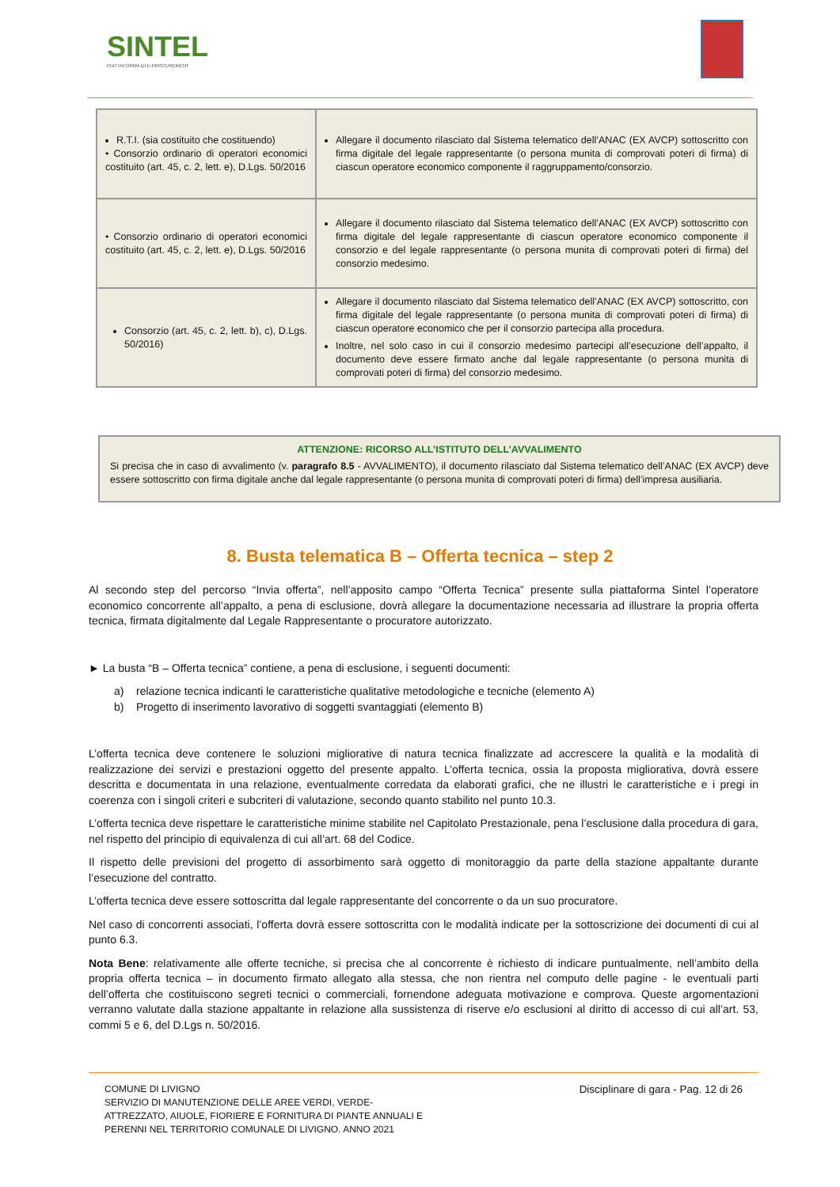SINTEL
PIATTAFORMA DI E-PROCUREMENT
| R.T.I. (sia costituito che costituendo) • Consorzio ordinario di operatori economici costituito (art. 45, c. 2, lett. e), D.Lgs. 50/2016 | Allegare il documento rilasciato dal Sistema telematico dell’ANAC (EX AVCP) sottoscritto con firma digitale del legale rappresentante (o persona munita di comprovati poteri di firma) di ciascun operatore economico componente il raggruppamento/consorzio. |
| • Consorzio ordinario di operatori economici costituito (art. 45, c. 2, lett. e), D.Lgs. 50/2016 | Allegare il documento rilasciato dal Sistema telematico dell’ANAC (EX AVCP) sottoscritto con firma digitale del legale rappresentante di ciascun operatore economico componente il consorzio e del legale rappresentante (o persona munita di comprovati poteri di firma) del consorzio medesimo. |
| Consorzio (art. 45, c. 2, lett. b), c), D.Lgs. 50/2016) | Allegare il documento rilasciato dal Sistema telematico dell’ANAC (EX AVCP) sottoscritto, con firma digitale del legale rappresentante (o persona munita di comprovati poteri di firma) di ciascun operatore economico che per il consorzio partecipa alla procedura. Inoltre, nel solo caso in cui il consorzio medesimo partecipi all’esecuzione dell’appalto, il documento deve essere firmato anche dal legale rappresentante (o persona munita di comprovati poteri di firma) del consorzio medesimo. |
ATTENZIONE: RICORSO ALL’ISTITUTO DELL’AVVALIMENTO
Si precisa che in caso di avvalimento (v. paragrafo 8.5 - AVVALIMENTO), il documento rilasciato dal Sistema telematico dell’ANAC (EX AVCP) deve essere sottoscritto con firma digitale anche dal legale rappresentante (o persona munita di comprovati poteri di firma) dell’impresa ausiliaria.
8. Busta telematica B – Offerta tecnica – step 2
Al secondo step del percorso “Invia offerta”, nell’apposito campo “Offerta Tecnica” presente sulla piattaforma Sintel l’operatore economico concorrente all’appalto, a pena di esclusione, dovrà allegare la documentazione necessaria ad illustrare la propria offerta tecnica, firmata digitalmente dal Legale Rappresentante o procuratore autorizzato.
► La busta “B – Offerta tecnica” contiene, a pena di esclusione, i seguenti documenti:
a) relazione tecnica indicanti le caratteristiche qualitative metodologiche e tecniche (elemento A)
b) Progetto di inserimento lavorativo di soggetti svantaggiati (elemento B)
L’offerta tecnica deve contenere le soluzioni migliorative di natura tecnica finalizzate ad accrescere la qualità e la modalità di realizzazione dei servizi e prestazioni oggetto del presente appalto. L’offerta tecnica, ossia la proposta migliorativa, dovrà essere descritta e documentata in una relazione, eventualmente corredata da elaborati grafici, che ne illustri le caratteristiche e i pregi in coerenza con i singoli criteri e subcriteri di valutazione, secondo quanto stabilito nel punto 10.3.
L’offerta tecnica deve rispettare le caratteristiche minime stabilite nel Capitolato Prestazionale, pena l’esclusione dalla procedura di gara, nel rispetto del principio di equivalenza di cui all’art. 68 del Codice.
Il rispetto delle previsioni del progetto di assorbimento sarà oggetto di monitoraggio da parte della stazione appaltante durante l’esecuzione del contratto.
L’offerta tecnica deve essere sottoscritta dal legale rappresentante del concorrente o da un suo procuratore.
Nel caso di concorrenti associati, l’offerta dovrà essere sottoscritta con le modalità indicate per la sottoscrizione dei documenti di cui al punto 6.3.
Nota Bene: relativamente alle offerte tecniche, si precisa che al concorrente è richiesto di indicare puntualmente, nell’ambito della propria offerta tecnica – in documento firmato allegato alla stessa, che non rientra nel computo delle pagine - le eventuali parti dell’offerta che costituiscono segreti tecnici o commerciali, fornendone adeguata motivazione e comprova. Queste argomentazioni verranno valutate dalla stazione appaltante in relazione alla sussistenza di riserve e/o esclusioni al diritto di accesso di cui all’art. 53, commi 5 e 6, del D.Lgs n. 50/2016.
COMUNE DI LIVIGNO
SERVIZIO DI MANUTENZIONE DELLE AREE VERDI, VERDE-
ATTREZZATO, AIUOLE, FIORIERE E FORNITURA DI PIANTE ANNUALI E
PERENNI NEL TERRITORIO COMUNALE DI LIVIGNO. ANNO 2021
Disciplinare di gara - Pag. 12 di 26